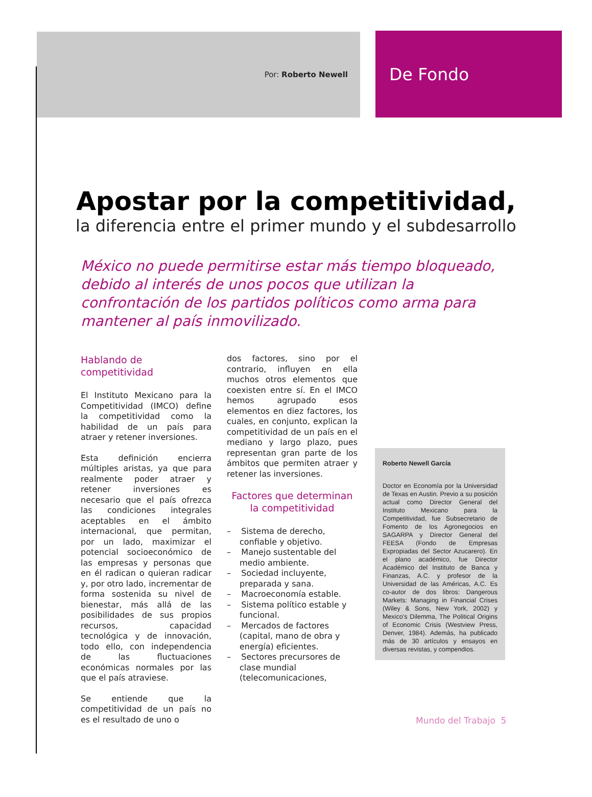Por: Roberto Newell
De Fondo
Apostar por la competitividad,
la diferencia entre el primer mundo y el subdesarrollo
México no puede permitirse estar más tiempo bloqueado, debido al interés de unos pocos que utilizan la confrontación de los partidos políticos como arma para mantener al país inmovilizado.
Hablando de competitividad
El Instituto Mexicano para la Competitividad (IMCO) define la competitividad como la habilidad de un país para atraer y retener inversiones.
Esta definición encierra múltiples aristas, ya que para realmente poder atraer y retener inversiones es necesario que el país ofrezca las condiciones integrales aceptables en el ámbito internacional, que permitan, por un lado, maximizar el potencial socioeconómico de las empresas y personas que en él radican o quieran radicar y, por otro lado, incrementar de forma sostenida su nivel de bienestar, más allá de las posibilidades de sus propios recursos, capacidad tecnológica y de innovación, todo ello, con independencia de las fluctuaciones económicas normales por las que el país atraviese.
Se entiende que la competitividad de un país no es el resultado de uno o
dos factores, sino por el contrario, influyen en ella muchos otros elementos que coexisten entre sí. En el IMCO hemos agrupado esos elementos en diez factores, los cuales, en conjunto, explican la competitividad de un país en el mediano y largo plazo, pues representan gran parte de los ámbitos que permiten atraer y retener las inversiones.
Factores que determinan la competitividad
– Sistema de derecho, confiable y objetivo.
– Manejo sustentable del medio ambiente.
– Sociedad incluyente, preparada y sana.
– Macroeconomía estable.
– Sistema político estable y funcional.
– Mercados de factores (capital, mano de obra y energía) eficientes.
– Sectores precursores de clase mundial (telecomunicaciones,
Roberto Newell García
Doctor en Economía por la Universidad de Texas en Austin. Previo a su posición actual como Director General del Instituto Mexicano para la Competitividad, fue Subsecretario de Fomento de los Agronegocios en SAGARPA y Director General del FEESA (Fondo de Empresas Expropiadas del Sector Azucarero). En el plano académico, fue Director Académico del Instituto de Banca y Finanzas, A.C. y profesor de la Universidad de las Américas, A.C. Es co-autor de dos libros: Dangerous Markets: Managing in Financial Crises (Wiley & Sons, New York, 2002) y Mexico’s Dilemma, The Political Origins of Economic Crisis (Westview Press, Denver, 1984). Además, ha publicado más de 30 artículos y ensayos en diversas revistas, y compendios.
Mundo del Trabajo 5